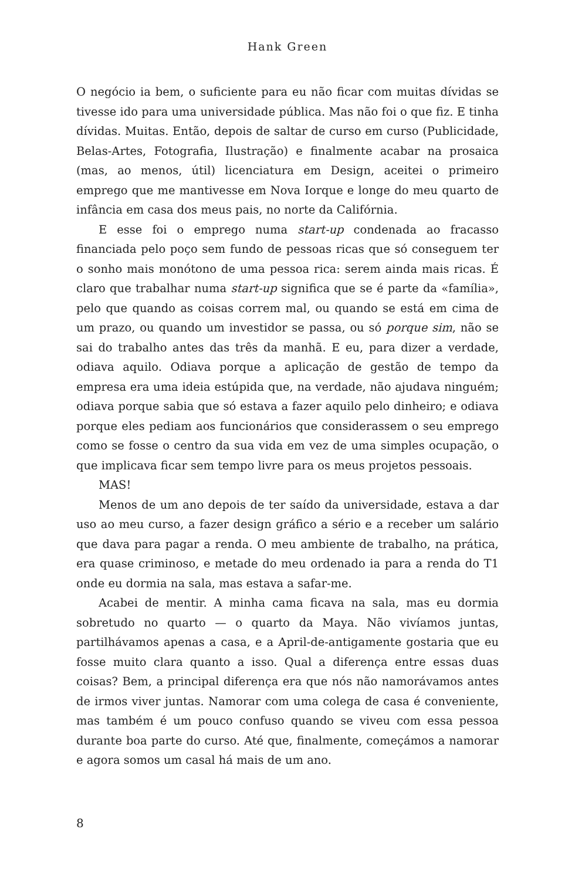Hank Green
O negócio ia bem, o suficiente para eu não ficar com muitas dívidas se tivesse ido para uma universidade pública. Mas não foi o que fiz. E tinha dívidas. Muitas. Então, depois de saltar de curso em curso (Publicidade, Belas-Artes, Fotografia, Ilustração) e finalmente acabar na prosaica (mas, ao menos, útil) licenciatura em Design, aceitei o primeiro emprego que me mantivesse em Nova Iorque e longe do meu quarto de infância em casa dos meus pais, no norte da Califórnia.
E esse foi o emprego numa start-up condenada ao fracasso financiada pelo poço sem fundo de pessoas ricas que só conseguem ter o sonho mais monótono de uma pessoa rica: serem ainda mais ricas. É claro que trabalhar numa start-up significa que se é parte da «família», pelo que quando as coisas correm mal, ou quando se está em cima de um prazo, ou quando um investidor se passa, ou só porque sim, não se sai do trabalho antes das três da manhã. E eu, para dizer a verdade, odiava aquilo. Odiava porque a aplicação de gestão de tempo da empresa era uma ideia estúpida que, na verdade, não ajudava ninguém; odiava porque sabia que só estava a fazer aquilo pelo dinheiro; e odiava porque eles pediam aos funcionários que considerassem o seu emprego como se fosse o centro da sua vida em vez de uma simples ocupação, o que implicava ficar sem tempo livre para os meus projetos pessoais.
MAS!
Menos de um ano depois de ter saído da universidade, estava a dar uso ao meu curso, a fazer design gráfico a sério e a receber um salário que dava para pagar a renda. O meu ambiente de trabalho, na prática, era quase criminoso, e metade do meu ordenado ia para a renda do T1 onde eu dormia na sala, mas estava a safar-me.
Acabei de mentir. A minha cama ficava na sala, mas eu dormia sobretudo no quarto — o quarto da Maya. Não vivíamos juntas, partilhávamos apenas a casa, e a April-de-antigamente gostaria que eu fosse muito clara quanto a isso. Qual a diferença entre essas duas coisas? Bem, a principal diferença era que nós não namorávamos antes de irmos viver juntas. Namorar com uma colega de casa é conveniente, mas também é um pouco confuso quando se viveu com essa pessoa durante boa parte do curso. Até que, finalmente, começámos a namorar e agora somos um casal há mais de um ano.
8